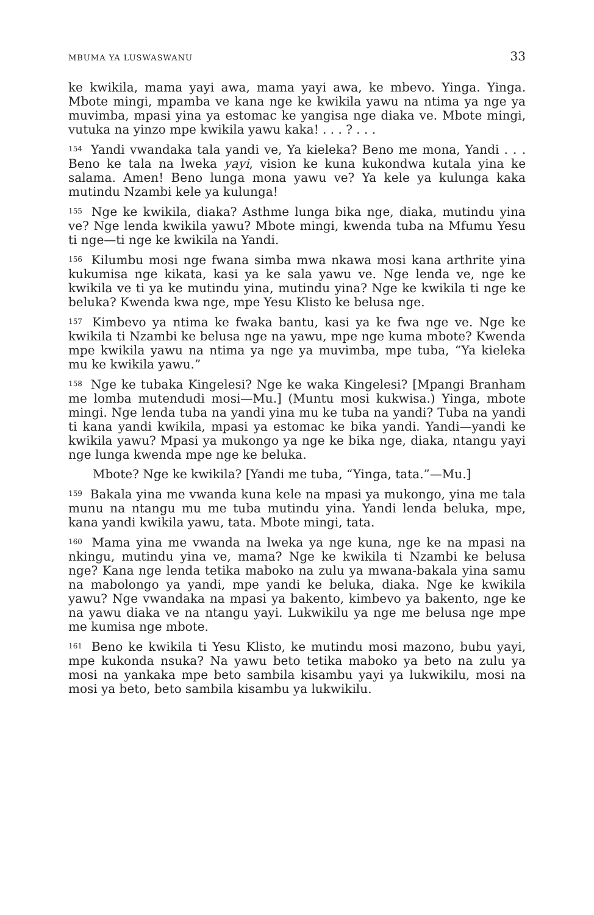MBUMA YA LUSWASWANU 33
ke kwikila, mama yayi awa, mama yayi awa, ke mbevo. Yinga. Yinga. Mbote mingi, mpamba ve kana nge ke kwikila yawu na ntima ya nge ya muvimba, mpasi yina ya estomac ke yangisa nge diaka ve. Mbote mingi, vutuka na yinzo mpe kwikila yawu kaka! . . . ? . . .
<sup>154</sup> Yandi vwandaka tala yandi ve, Ya kieleka? Beno me mona, Yandi . . . Beno ke tala na lweka yayi, vision ke kuna kukondwa kutala yina ke salama. Amen! Beno lunga mona yawu ve? Ya kele ya kulunga kaka mutindu Nzambi kele ya kulunga!
<sup>155</sup> Nge ke kwikila, diaka? Asthme lunga bika nge, diaka, mutindu yina ve? Nge lenda kwikila yawu? Mbote mingi, kwenda tuba na Mfumu Yesu ti nge—ti nge ke kwikila na Yandi.
<sup>156</sup> Kilumbu mosi nge fwana simba mwa nkawa mosi kana arthrite yina kukumisa nge kikata, kasi ya ke sala yawu ve. Nge lenda ve, nge ke kwikila ve ti ya ke mutindu yina, mutindu yina? Nge ke kwikila ti nge ke beluka? Kwenda kwa nge, mpe Yesu Klisto ke belusa nge.
<sup>157</sup> Kimbevo ya ntima ke fwaka bantu, kasi ya ke fwa nge ve. Nge ke kwikila ti Nzambi ke belusa nge na yawu, mpe nge kuma mbote? Kwenda mpe kwikila yawu na ntima ya nge ya muvimba, mpe tuba, “Ya kieleka mu ke kwikila yawu.”
<sup>158</sup> Nge ke tubaka Kingelesi? Nge ke waka Kingelesi? [Mpangi Branham me lomba mutendudi mosi—Mu.] (Muntu mosi kukwisa.) Yinga, mbote mingi. Nge lenda tuba na yandi yina mu ke tuba na yandi? Tuba na yandi ti kana yandi kwikila, mpasi ya estomac ke bika yandi. Yandi—yandi ke kwikila yawu? Mpasi ya mukongo ya nge ke bika nge, diaka, ntangu yayi nge lunga kwenda mpe nge ke beluka.
Mbote? Nge ke kwikila? [Yandi me tuba, “Yinga, tata.”—Mu.]
<sup>159</sup> Bakala yina me vwanda kuna kele na mpasi ya mukongo, yina me tala munu na ntangu mu me tuba mutindu yina. Yandi lenda beluka, mpe, kana yandi kwikila yawu, tata. Mbote mingi, tata.
<sup>160</sup> Mama yina me vwanda na lweka ya nge kuna, nge ke na mpasi na nkingu, mutindu yina ve, mama? Nge ke kwikila ti Nzambi ke belusa nge? Kana nge lenda tetika maboko na zulu ya mwana-bakala yina samu na mabolongo ya yandi, mpe yandi ke beluka, diaka. Nge ke kwikila yawu? Nge vwandaka na mpasi ya bakento, kimbevo ya bakento, nge ke na yawu diaka ve na ntangu yayi. Lukwikilu ya nge me belusa nge mpe me kumisa nge mbote.
<sup>161</sup> Beno ke kwikila ti Yesu Klisto, ke mutindu mosi mazono, bubu yayi, mpe kukonda nsuka? Na yawu beto tetika maboko ya beto na zulu ya mosi na yankaka mpe beto sambila kisambu yayi ya lukwikilu, mosi na mosi ya beto, beto sambila kisambu ya lukwikilu.